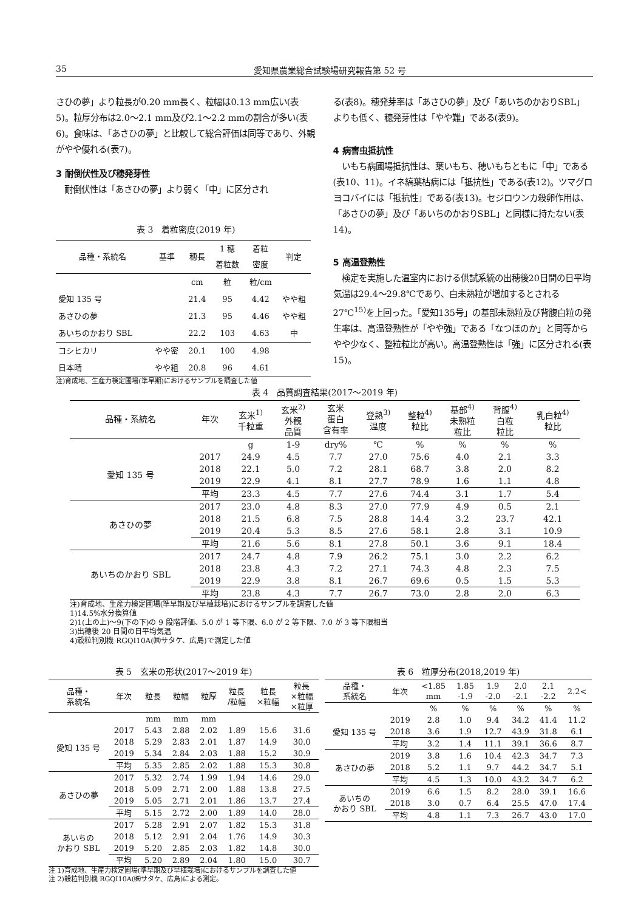35 愛知県農業総合試験場研究報告第 52 号
さひの夢」より粒長が0.20 mm長く、粒幅は0.13 mm広い(表5)。粒厚分布は2.0～2.1 mm及び2.1～2.2 mmの割合が多い(表6)。食味は、「あさひの夢」と比較して総合評価は同等であり、外観がやや優れる(表7)。
3 耐倒伏性及び穂発芽性
　耐倒伏性は「あさひの夢」より弱く「中」に区分され
表 3　着粒密度(2019 年)
| 品種・系統名 | 基準 | 穂長 | 1 穂 着粒数 | 着粒 密度 | 判定 |
| --- | --- | --- | --- | --- | --- |
| | | cm | 粒 | 粒/cm | |
| 愛知 135 号 | | 21.4 | 95 | 4.42 | やや粗 |
| あさひの夢 | | 21.3 | 95 | 4.46 | やや粗 |
| あいちのかおり SBL | | 22.2 | 103 | 4.63 | 中 |
| コシヒカリ | やや密 | 20.1 | 100 | 4.98 | |
| 日本晴 | やや粗 | 20.8 | 96 | 4.61 | |
注)育成地、生産力検定圃場(準早期)におけるサンプルを調査した値
る(表8)。穂発芽率は「あさひの夢」及び「あいちのかおりSBL」よりも低く、穂発芽性は「やや難」である(表9)。
4 病害虫抵抗性
　いもち病圃場抵抗性は、葉いもち、穂いもちともに「中」である(表10、11)。イネ縞葉枯病には「抵抗性」である(表12)。ツマグロヨコバイには「抵抗性」である(表13)。セジロウンカ殺卵作用は、「あさひの夢」及び「あいちのかおりSBL」と同様に持たない(表14)。
5 高温登熟性
　検定を実施した温室内における供試系統の出穂後20日間の日平均気温は29.4～29.8℃であり、白未熟粒が増加するとされる27℃<sup>15)</sup>を上回った。「愛知135号」の基部未熟粒及び背腹白粒の発生率は、高温登熟性が「やや強」である「なつほのか」と同等からやや少なく、整粒粒比が高い。高温登熟性は「強」に区分される(表15)。
表 4　品質調査結果(2017～2019 年)
| 品種・系統名 | 年次 | 玄米<sup>1)</sup> 千粒重 | 玄米<sup>2)</sup> 外観 品質 | 玄米 蛋白 含有率 | 登熟<sup>3)</sup> 温度 | 整粒<sup>4)</sup> 粒比 | 基部<sup>4)</sup> 未熟粒 粒比 | 背腹<sup>4)</sup> 白粒 粒比 | 乳白粒<sup>4)</sup> 粒比 |
| --- | --- | --- | --- | --- | --- | --- | --- | --- | --- |
| | | g | 1-9 | dry% | ℃ | % | % | % | % |
| 愛知 135 号 | 2017 | 24.9 | 4.5 | 7.7 | 27.0 | 75.6 | 4.0 | 2.1 | 3.3 |
| | 2018 | 22.1 | 5.0 | 7.2 | 28.1 | 68.7 | 3.8 | 2.0 | 8.2 |
| | 2019 | 22.9 | 4.1 | 8.1 | 27.7 | 78.9 | 1.6 | 1.1 | 4.8 |
| | 平均 | 23.3 | 4.5 | 7.7 | 27.6 | 74.4 | 3.1 | 1.7 | 5.4 |
| あさひの夢 | 2017 | 23.0 | 4.8 | 8.3 | 27.0 | 77.9 | 4.9 | 0.5 | 2.1 |
| | 2018 | 21.5 | 6.8 | 7.5 | 28.8 | 14.4 | 3.2 | 23.7 | 42.1 |
| | 2019 | 20.4 | 5.3 | 8.5 | 27.6 | 58.1 | 2.8 | 3.1 | 10.9 |
| | 平均 | 21.6 | 5.6 | 8.1 | 27.8 | 50.1 | 3.6 | 9.1 | 18.4 |
| あいちのかおり SBL | 2017 | 24.7 | 4.8 | 7.9 | 26.2 | 75.1 | 3.0 | 2.2 | 6.2 |
| | 2018 | 23.8 | 4.3 | 7.2 | 27.1 | 74.3 | 4.8 | 2.3 | 7.5 |
| | 2019 | 22.9 | 3.8 | 8.1 | 26.7 | 69.6 | 0.5 | 1.5 | 5.3 |
| | 平均 | 23.8 | 4.3 | 7.7 | 26.7 | 73.0 | 2.8 | 2.0 | 6.3 |
注)育成地、生産力検定圃場(準早期及び早植栽培)におけるサンプルを調査した値
1)14.5%水分換算値
2)1(上の上)～9(下の下)の 9 段階評価、5.0 が 1 等下限、6.0 が 2 等下限、7.0 が 3 等下限相当
3)出穂後 20 日間の日平均気温
4)穀粒判別機 RGQI10A(㈱サタケ、広島)で測定した値
表 5　玄米の形状(2017～2019 年)
| 品種・ 系統名 | 年次 | 粒長 | 粒幅 | 粒厚 | 粒長 /粒幅 | 粒長 ×粒幅 | 粒長 ×粒幅 ×粒厚 |
| --- | --- | --- | --- | --- | --- | --- | --- |
| | | mm | mm | mm | | | |
| 愛知 135 号 | 2017 | 5.43 | 2.88 | 2.02 | 1.89 | 15.6 | 31.6 |
| | 2018 | 5.29 | 2.83 | 2.01 | 1.87 | 14.9 | 30.0 |
| | 2019 | 5.34 | 2.84 | 2.03 | 1.88 | 15.2 | 30.9 |
| | 平均 | 5.35 | 2.85 | 2.02 | 1.88 | 15.3 | 30.8 |
| あさひの夢 | 2017 | 5.32 | 2.74 | 1.99 | 1.94 | 14.6 | 29.0 |
| | 2018 | 5.09 | 2.71 | 2.00 | 1.88 | 13.8 | 27.5 |
| | 2019 | 5.05 | 2.71 | 2.01 | 1.86 | 13.7 | 27.4 |
| | 平均 | 5.15 | 2.72 | 2.00 | 1.89 | 14.0 | 28.0 |
| あいちの かおり SBL | 2017 | 5.28 | 2.91 | 2.07 | 1.82 | 15.3 | 31.8 |
| | 2018 | 5.12 | 2.91 | 2.04 | 1.76 | 14.9 | 30.3 |
| | 2019 | 5.20 | 2.85 | 2.03 | 1.82 | 14.8 | 30.0 |
| | 平均 | 5.20 | 2.89 | 2.04 | 1.80 | 15.0 | 30.7 |
注 1)育成地、生産力検定圃場(準早期及び早植栽培)におけるサンプルを調査した値
注 2)穀粒判別機 RGQI10A(㈱サタケ、広島)による測定。
表 6　粒厚分布(2018,2019 年)
| 品種・ 系統名 | 年次 | <1.85 mm | 1.85 -1.9 | 1.9 -2.0 | 2.0 -2.1 | 2.1 -2.2 | 2.2< |
| --- | --- | --- | --- | --- | --- | --- | --- |
| | | % | % | % | % | % | % |
| 愛知 135 号 | 2019 | 2.8 | 1.0 | 9.4 | 34.2 | 41.4 | 11.2 |
| | 2018 | 3.6 | 1.9 | 12.7 | 43.9 | 31.8 | 6.1 |
| | 平均 | 3.2 | 1.4 | 11.1 | 39.1 | 36.6 | 8.7 |
| あさひの夢 | 2019 | 3.8 | 1.6 | 10.4 | 42.3 | 34.7 | 7.3 |
| | 2018 | 5.2 | 1.1 | 9.7 | 44.2 | 34.7 | 5.1 |
| | 平均 | 4.5 | 1.3 | 10.0 | 43.2 | 34.7 | 6.2 |
| あいちの かおり SBL | 2019 | 6.6 | 1.5 | 8.2 | 28.0 | 39.1 | 16.6 |
| | 2018 | 3.0 | 0.7 | 6.4 | 25.5 | 47.0 | 17.4 |
| | 平均 | 4.8 | 1.1 | 7.3 | 26.7 | 43.0 | 17.0 |